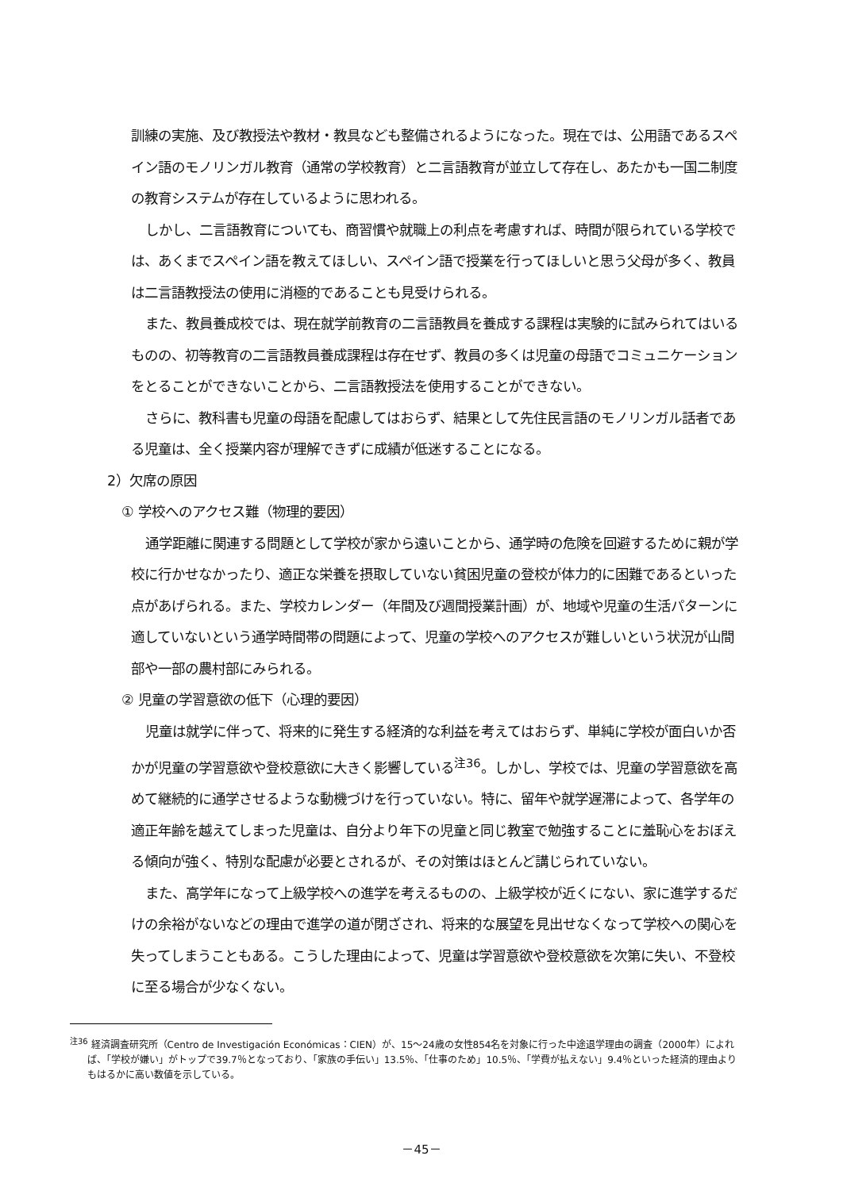訓練の実施、及び教授法や教材・教具なども整備されるようになった。現在では、公用語であるスペイン語のモノリンガル教育（通常の学校教育）と二言語教育が並立して存在し、あたかも一国二制度の教育システムが存在しているように思われる。
しかし、二言語教育についても、商習慣や就職上の利点を考慮すれば、時間が限られている学校では、あくまでスペイン語を教えてほしい、スペイン語で授業を行ってほしいと思う父母が多く、教員は二言語教授法の使用に消極的であることも見受けられる。
また、教員養成校では、現在就学前教育の二言語教員を養成する課程は実験的に試みられてはいるものの、初等教育の二言語教員養成課程は存在せず、教員の多くは児童の母語でコミュニケーションをとることができないことから、二言語教授法を使用することができない。
さらに、教科書も児童の母語を配慮してはおらず、結果として先住民言語のモノリンガル話者である児童は、全く授業内容が理解できずに成績が低迷することになる。
2）欠席の原因
① 学校へのアクセス難（物理的要因）
通学距離に関連する問題として学校が家から遠いことから、通学時の危険を回避するために親が学校に行かせなかったり、適正な栄養を摂取していない貧困児童の登校が体力的に困難であるといった点があげられる。また、学校カレンダー（年間及び週間授業計画）が、地域や児童の生活パターンに適していないという通学時間帯の問題によって、児童の学校へのアクセスが難しいという状況が山間部や一部の農村部にみられる。
② 児童の学習意欲の低下（心理的要因）
児童は就学に伴って、将来的に発生する経済的な利益を考えてはおらず、単純に学校が面白いか否かが児童の学習意欲や登校意欲に大きく影響している<sup>注36</sup>。しかし、学校では、児童の学習意欲を高めて継続的に通学させるような動機づけを行っていない。特に、留年や就学遅滞によって、各学年の適正年齢を越えてしまった児童は、自分より年下の児童と同じ教室で勉強することに羞恥心をおぼえる傾向が強く、特別な配慮が必要とされるが、その対策はほとんど講じられていない。
また、高学年になって上級学校への進学を考えるものの、上級学校が近くにない、家に進学するだけの余裕がないなどの理由で進学の道が閉ざされ、将来的な展望を見出せなくなって学校への関心を失ってしまうこともある。こうした理由によって、児童は学習意欲や登校意欲を次第に失い、不登校に至る場合が少なくない。
<sup>注36</sup> 経済調査研究所（Centro de Investigación Económicas：CIEN）が、15～24歳の女性854名を対象に行った中途退学理由の調査（2000年）によれば、「学校が嫌い」がトップで39.7％となっており、「家族の手伝い」13.5％、「仕事のため」10.5％、「学費が払えない」9.4％といった経済的理由よりもはるかに高い数値を示している。
－45－